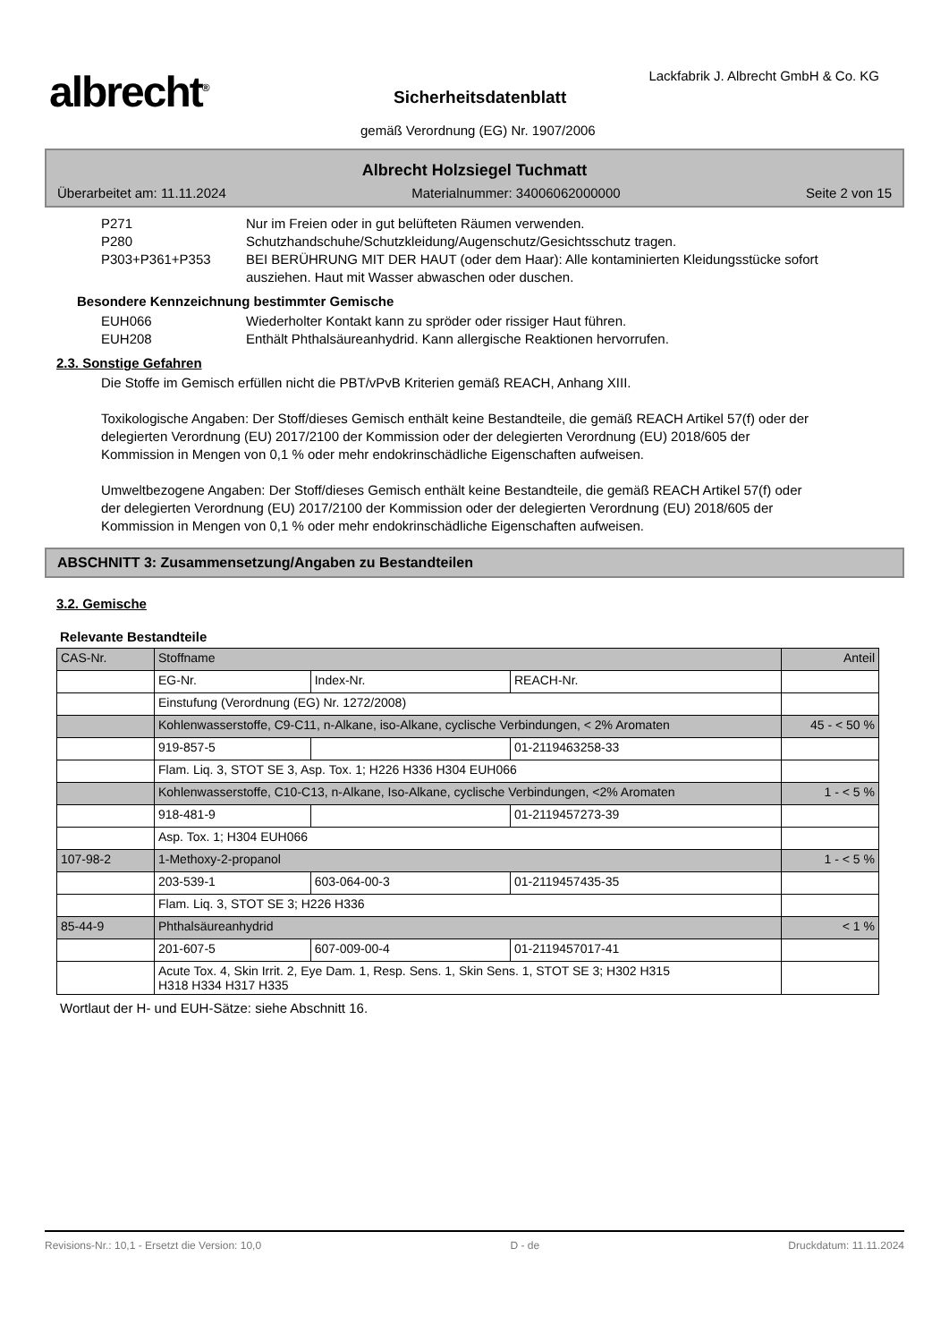albrecht<sup>®</sup>
Lackfabrik J. Albrecht GmbH & Co. KG
Sicherheitsdatenblatt
gemäß Verordnung (EG) Nr. 1907/2006
Albrecht Holzsiegel Tuchmatt
Überarbeitet am: 11.11.2024 Materialnummer: 34006062000000 Seite 2 von 15
P271 Nur im Freien oder in gut belüfteten Räumen verwenden.
P280 Schutzhandschuhe/Schutzkleidung/Augenschutz/Gesichtsschutz tragen.
P303+P361+P353 BEI BERÜHRUNG MIT DER HAUT (oder dem Haar): Alle kontaminierten Kleidungsstücke sofort ausziehen. Haut mit Wasser abwaschen oder duschen.
Besondere Kennzeichnung bestimmter Gemische
EUH066 Wiederholter Kontakt kann zu spröder oder rissiger Haut führen.
EUH208 Enthält Phthalsäureanhydrid. Kann allergische Reaktionen hervorrufen.
2.3. Sonstige Gefahren
Die Stoffe im Gemisch erfüllen nicht die PBT/vPvB Kriterien gemäß REACH, Anhang XIII.
Toxikologische Angaben: Der Stoff/dieses Gemisch enthält keine Bestandteile, die gemäß REACH Artikel 57(f) oder der delegierten Verordnung (EU) 2017/2100 der Kommission oder der delegierten Verordnung (EU) 2018/605 der Kommission in Mengen von 0,1 % oder mehr endokrinschädliche Eigenschaften aufweisen.
Umweltbezogene Angaben: Der Stoff/dieses Gemisch enthält keine Bestandteile, die gemäß REACH Artikel 57(f) oder der delegierten Verordnung (EU) 2017/2100 der Kommission oder der delegierten Verordnung (EU) 2018/605 der Kommission in Mengen von 0,1 % oder mehr endokrinschädliche Eigenschaften aufweisen.
ABSCHNITT 3: Zusammensetzung/Angaben zu Bestandteilen
3.2. Gemische
Relevante Bestandteile
| CAS-Nr. | Stoffname | | | Anteil |
| | EG-Nr. | Index-Nr. | REACH-Nr. | |
| | Einstufung (Verordnung (EG) Nr. 1272/2008) | | | |
| | Kohlenwasserstoffe, C9-C11, n-Alkane, iso-Alkane, cyclische Verbindungen, < 2% Aromaten | | | 45 - < 50 % |
| | 919-857-5 | | 01-2119463258-33 | |
| | Flam. Liq. 3, STOT SE 3, Asp. Tox. 1; H226 H336 H304 EUH066 | | | |
| | Kohlenwasserstoffe, C10-C13, n-Alkane, Iso-Alkane, cyclische Verbindungen, <2% Aromaten | | | 1 - < 5 % |
| | 918-481-9 | | 01-2119457273-39 | |
| | Asp. Tox. 1; H304 EUH066 | | | |
| 107-98-2 | 1-Methoxy-2-propanol | | | 1 - < 5 % |
| | 203-539-1 | 603-064-00-3 | 01-2119457435-35 | |
| | Flam. Liq. 3, STOT SE 3; H226 H336 | | | |
| 85-44-9 | Phthalsäureanhydrid | | | < 1 % |
| | 201-607-5 | 607-009-00-4 | 01-2119457017-41 | |
| | Acute Tox. 4, Skin Irrit. 2, Eye Dam. 1, Resp. Sens. 1, Skin Sens. 1, STOT SE 3; H302 H315 H318 H334 H317 H335 | | | |
Wortlaut der H- und EUH-Sätze: siehe Abschnitt 16.
Revisions-Nr.: 10,1 - Ersetzt die Version: 10,0 D - de Druckdatum: 11.11.2024